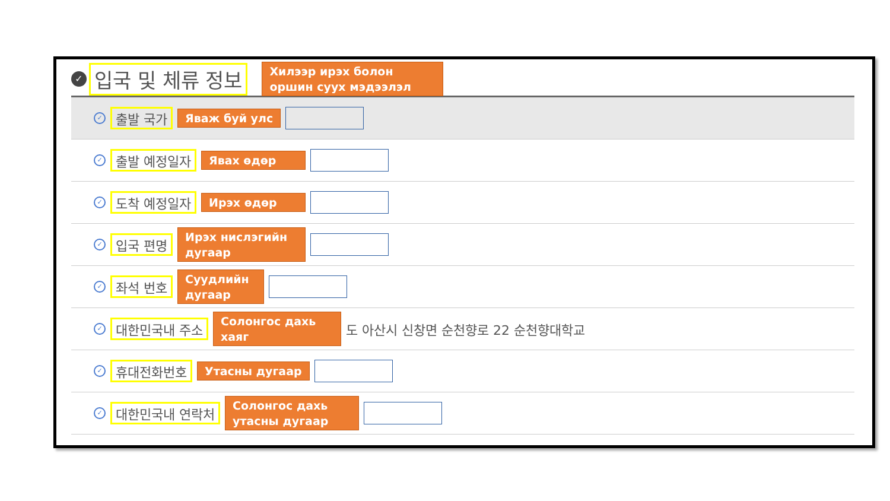✓ 입국 및 체류 정보 Хилээр ирэх болон оршин суух мэдээлэл
| ✓ 출발 국가 Яваж буй улс |
| ✓ 출발 예정일자 Явах өдөр |
| ✓ 도착 예정일자 Ирэх өдөр |
| ✓ 입국 편명 Ирэх нислэгийн дугаар |
| ✓ 좌석 번호 Суудлийн дугаар |
| ✓ 대한민국내 주소 Солонгос дахь хаяг 도 아산시 신창면 순천향로 22 순천향대학교 |
| ✓ 휴대전화번호 Утасны дугаар |
| ✓ 대한민국내 연락처 Солонгос дахь утасны дугаар |